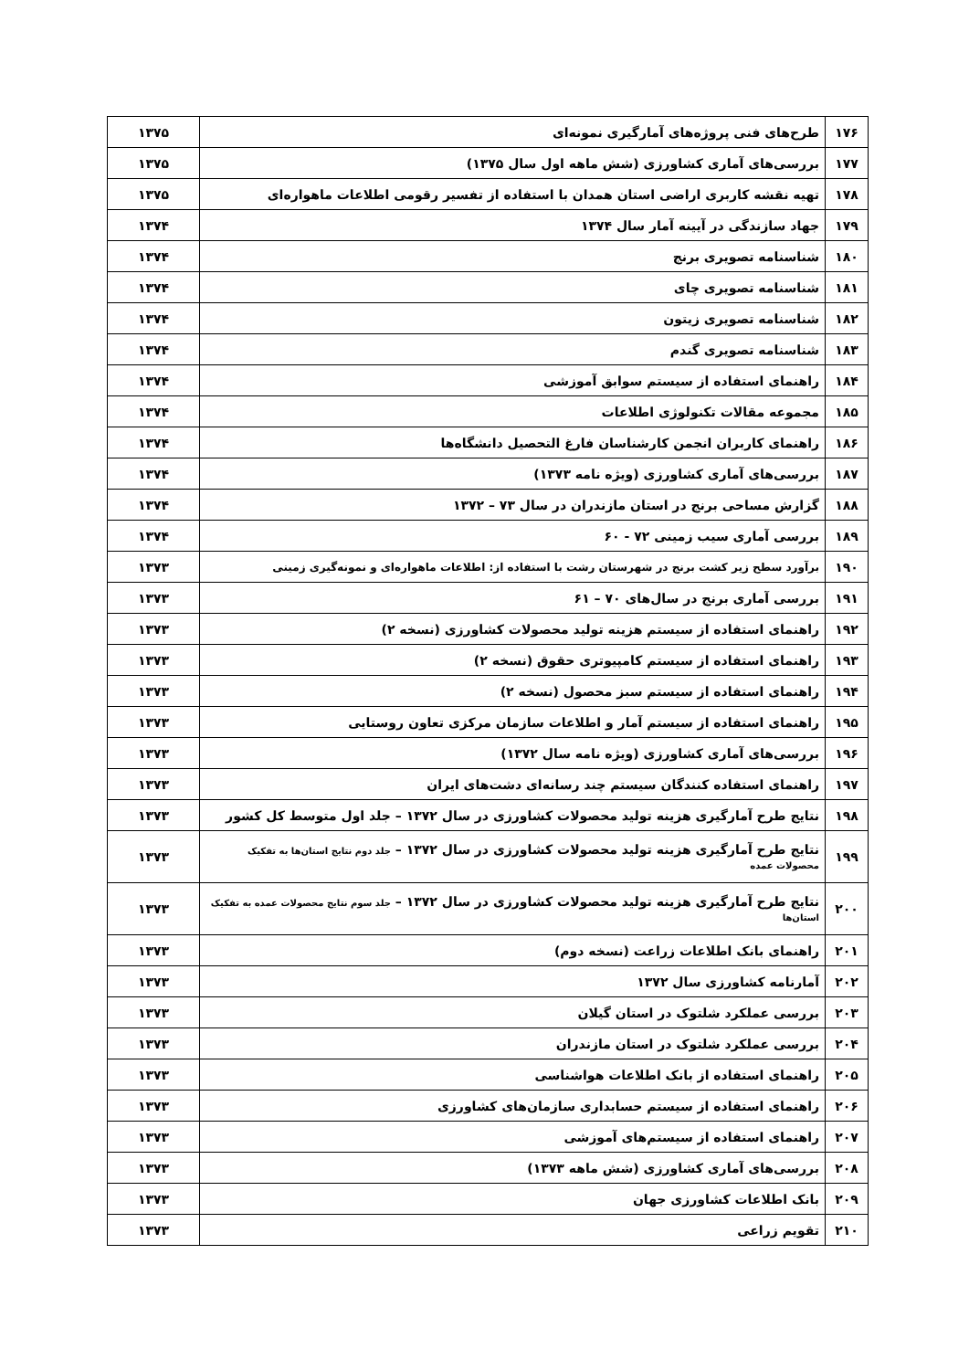| ۱۷۶ | طرح‌های فنی پروژه‌های آمارگیری نمونه‌ای | ۱۳۷۵ |
| ۱۷۷ | بررسی‌های آماری کشاورزی (شش ماهه اول سال ۱۳۷۵) | ۱۳۷۵ |
| ۱۷۸ | تهیه نقشه کاربری اراضی استان همدان با استفاده از تفسیر رقومی اطلاعات ماهواره‌ای | ۱۳۷۵ |
| ۱۷۹ | جهاد سازندگی در آیینه آمار سال ۱۳۷۴ | ۱۳۷۴ |
| ۱۸۰ | شناسنامه تصویری برنج | ۱۳۷۴ |
| ۱۸۱ | شناسنامه تصویری چای | ۱۳۷۴ |
| ۱۸۲ | شناسنامه تصویری زیتون | ۱۳۷۴ |
| ۱۸۳ | شناسنامه تصویری گندم | ۱۳۷۴ |
| ۱۸۴ | راهنمای استفاده از سیستم سوابق آموزشی | ۱۳۷۴ |
| ۱۸۵ | مجموعه مقالات تکنولوژی اطلاعات | ۱۳۷۴ |
| ۱۸۶ | راهنمای کاربران انجمن کارشناسان فارغ التحصیل دانشگاه‌ها | ۱۳۷۴ |
| ۱۸۷ | بررسی‌های آماری کشاورزی (ویژه نامه ۱۳۷۳) | ۱۳۷۴ |
| ۱۸۸ | گزارش مساحی برنج در استان مازندران در سال ۷۳ – ۱۳۷۲ | ۱۳۷۴ |
| ۱۸۹ | بررسی آماری سیب زمینی ۷۲ - ۶۰ | ۱۳۷۴ |
| ۱۹۰ | برآورد سطح زیر کشت برنج در شهرستان رشت با استفاده از: اطلاعات ماهواره‌ای و نمونه‌گیری زمینی | ۱۳۷۳ |
| ۱۹۱ | بررسی آماری برنج در سال‌های ۷۰ – ۶۱ | ۱۳۷۳ |
| ۱۹۲ | راهنمای استفاده از سیستم هزینه تولید محصولات کشاورزی (نسخه ۲) | ۱۳۷۳ |
| ۱۹۳ | راهنمای استفاده از سیستم کامپیوتری حقوق (نسخه ۲) | ۱۳۷۳ |
| ۱۹۴ | راهنمای استفاده از سیستم سبز محصول (نسخه ۲) | ۱۳۷۳ |
| ۱۹۵ | راهنمای استفاده از سیستم آمار و اطلاعات سازمان مرکزی تعاون روستایی | ۱۳۷۳ |
| ۱۹۶ | بررسی‌های آماری کشاورزی (ویژه نامه سال ۱۳۷۲) | ۱۳۷۳ |
| ۱۹۷ | راهنمای استفاده کنندگان سیستم چند رسانه‌ای دشت‌های ایران | ۱۳۷۳ |
| ۱۹۸ | نتایج طرح آمارگیری هزینه تولید محصولات کشاورزی در سال ۱۳۷۲ – جلد اول متوسط کل کشور | ۱۳۷۳ |
| ۱۹۹ | نتایج طرح آمارگیری هزینه تولید محصولات کشاورزی در سال ۱۳۷۲ – جلد دوم نتایج استان‌ها به تفکیک محصولات عمده | ۱۳۷۳ |
| ۲۰۰ | نتایج طرح آمارگیری هزینه تولید محصولات کشاورزی در سال ۱۳۷۲ – جلد سوم نتایج محصولات عمده به تفکیک استان‌ها | ۱۳۷۳ |
| ۲۰۱ | راهنمای بانک اطلاعات زراعت (نسخه دوم) | ۱۳۷۳ |
| ۲۰۲ | آمارنامه کشاورزی سال ۱۳۷۲ | ۱۳۷۳ |
| ۲۰۳ | بررسی عملکرد شلتوک در استان گیلان | ۱۳۷۳ |
| ۲۰۴ | بررسی عملکرد شلتوک در استان مازندران | ۱۳۷۳ |
| ۲۰۵ | راهنمای استفاده از بانک اطلاعات هواشناسی | ۱۳۷۳ |
| ۲۰۶ | راهنمای استفاده از سیستم حسابداری سازمان‌های کشاورزی | ۱۳۷۳ |
| ۲۰۷ | راهنمای استفاده از سیستم‌های آموزشی | ۱۳۷۳ |
| ۲۰۸ | بررسی‌های آماری کشاورزی (شش ماهه ۱۳۷۳) | ۱۳۷۳ |
| ۲۰۹ | بانک اطلاعات کشاورزی جهان | ۱۳۷۳ |
| ۲۱۰ | تقویم زراعی | ۱۳۷۳ |